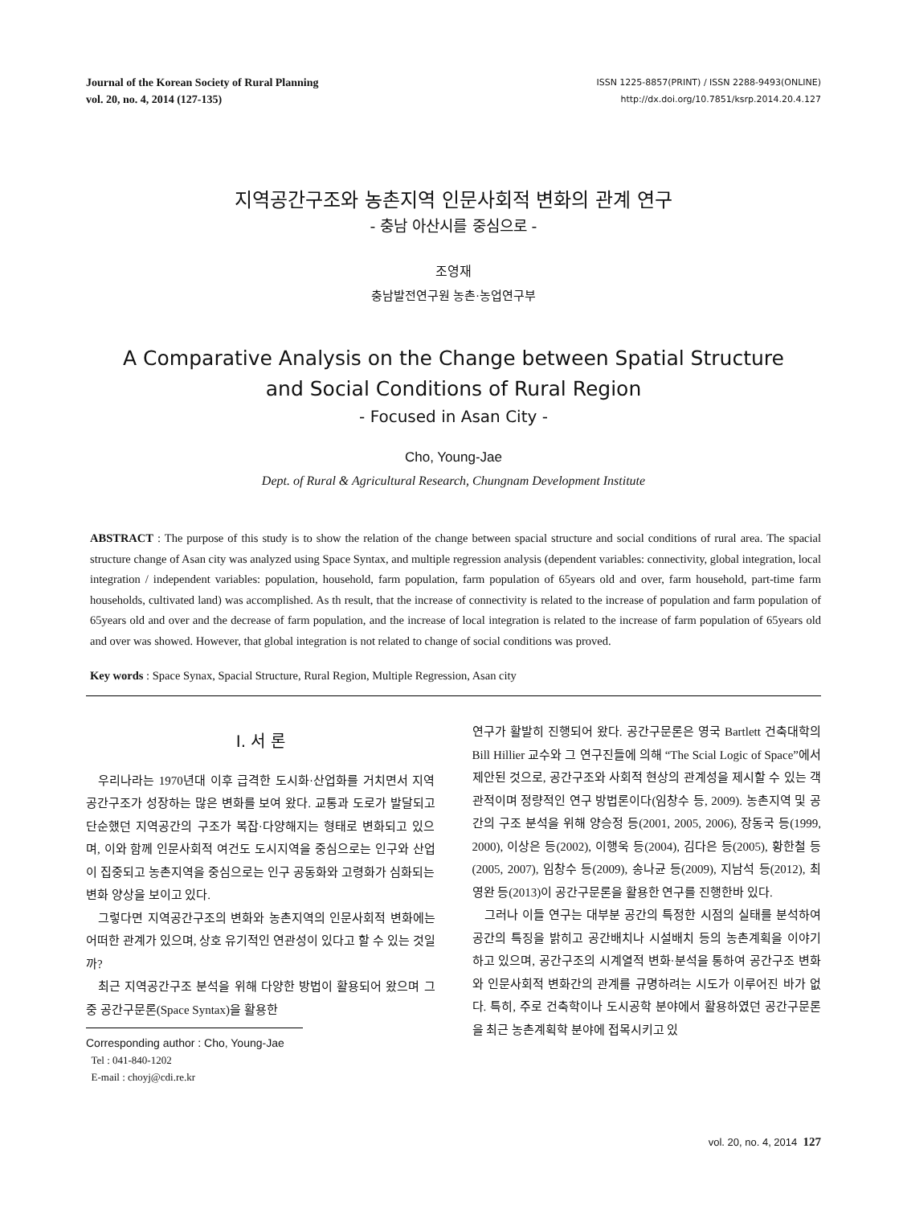Journal of the Korean Society of Rural Planning
vol. 20, no. 4, 2014 (127-135)
ISSN 1225-8857(PRINT) / ISSN 2288-9493(ONLINE)
http://dx.doi.org/10.7851/ksrp.2014.20.4.127
지역공간구조와 농촌지역 인문사회적 변화의 관계 연구
- 충남 아산시를 중심으로 -
조영재
충남발전연구원 농촌·농업연구부
A Comparative Analysis on the Change between Spatial Structure
and Social Conditions of Rural Region
- Focused in Asan City -
Cho, Young-Jae
Dept. of Rural & Agricultural Research, Chungnam Development Institute
ABSTRACT : The purpose of this study is to show the relation of the change between spacial structure and social conditions of rural area. The spacial structure change of Asan city was analyzed using Space Syntax, and multiple regression analysis (dependent variables: connectivity, global integration, local integration / independent variables: population, household, farm population, farm population of 65years old and over, farm household, part-time farm households, cultivated land) was accomplished. As th result, that the increase of connectivity is related to the increase of population and farm population of 65years old and over and the decrease of farm population, and the increase of local integration is related to the increase of farm population of 65years old and over was showed. However, that global integration is not related to change of social conditions was proved.
Key words : Space Synax, Spacial Structure, Rural Region, Multiple Regression, Asan city
I. 서 론
우리나라는 1970년대 이후 급격한 도시화·산업화를 거치면서 지역공간구조가 성장하는 많은 변화를 보여 왔다. 교통과 도로가 발달되고 단순했던 지역공간의 구조가 복잡·다양해지는 형태로 변화되고 있으며, 이와 함께 인문사회적 여건도 도시지역을 중심으로는 인구와 산업이 집중되고 농촌지역을 중심으로는 인구 공동화와 고령화가 심화되는 변화 양상을 보이고 있다.
그렇다면 지역공간구조의 변화와 농촌지역의 인문사회적 변화에는 어떠한 관계가 있으며, 상호 유기적인 연관성이 있다고 할 수 있는 것일까?
최근 지역공간구조 분석을 위해 다양한 방법이 활용되어 왔으며 그 중 공간구문론(Space Syntax)을 활용한
Corresponding author : Cho, Young-Jae
Tel : 041-840-1202
E-mail : choyj@cdi.re.kr
연구가 활발히 진행되어 왔다. 공간구문론은 영국 Bartlett 건축대학의 Bill Hillier 교수와 그 연구진들에 의해 “The Scial Logic of Space”에서 제안된 것으로, 공간구조와 사회적 현상의 관계성을 제시할 수 있는 객관적이며 정량적인 연구 방법론이다(임창수 등, 2009). 농촌지역 및 공간의 구조 분석을 위해 양승정 등(2001, 2005, 2006), 장동국 등(1999, 2000), 이상은 등(2002), 이행욱 등(2004), 김다은 등(2005), 황한철 등(2005, 2007), 임창수 등(2009), 송나균 등(2009), 지남석 등(2012), 최영완 등(2013)이 공간구문론을 활용한 연구를 진행한바 있다.
그러나 이들 연구는 대부분 공간의 특정한 시점의 실태를 분석하여 공간의 특징을 밝히고 공간배치나 시설배치 등의 농촌계획을 이야기 하고 있으며, 공간구조의 시계열적 변화·분석을 통하여 공간구조 변화와 인문사회적 변화간의 관계를 규명하려는 시도가 이루어진 바가 없다. 특히, 주로 건축학이나 도시공학 분야에서 활용하였던 공간구문론을 최근 농촌계획학 분야에 접목시키고 있
vol. 20, no. 4, 2014 127